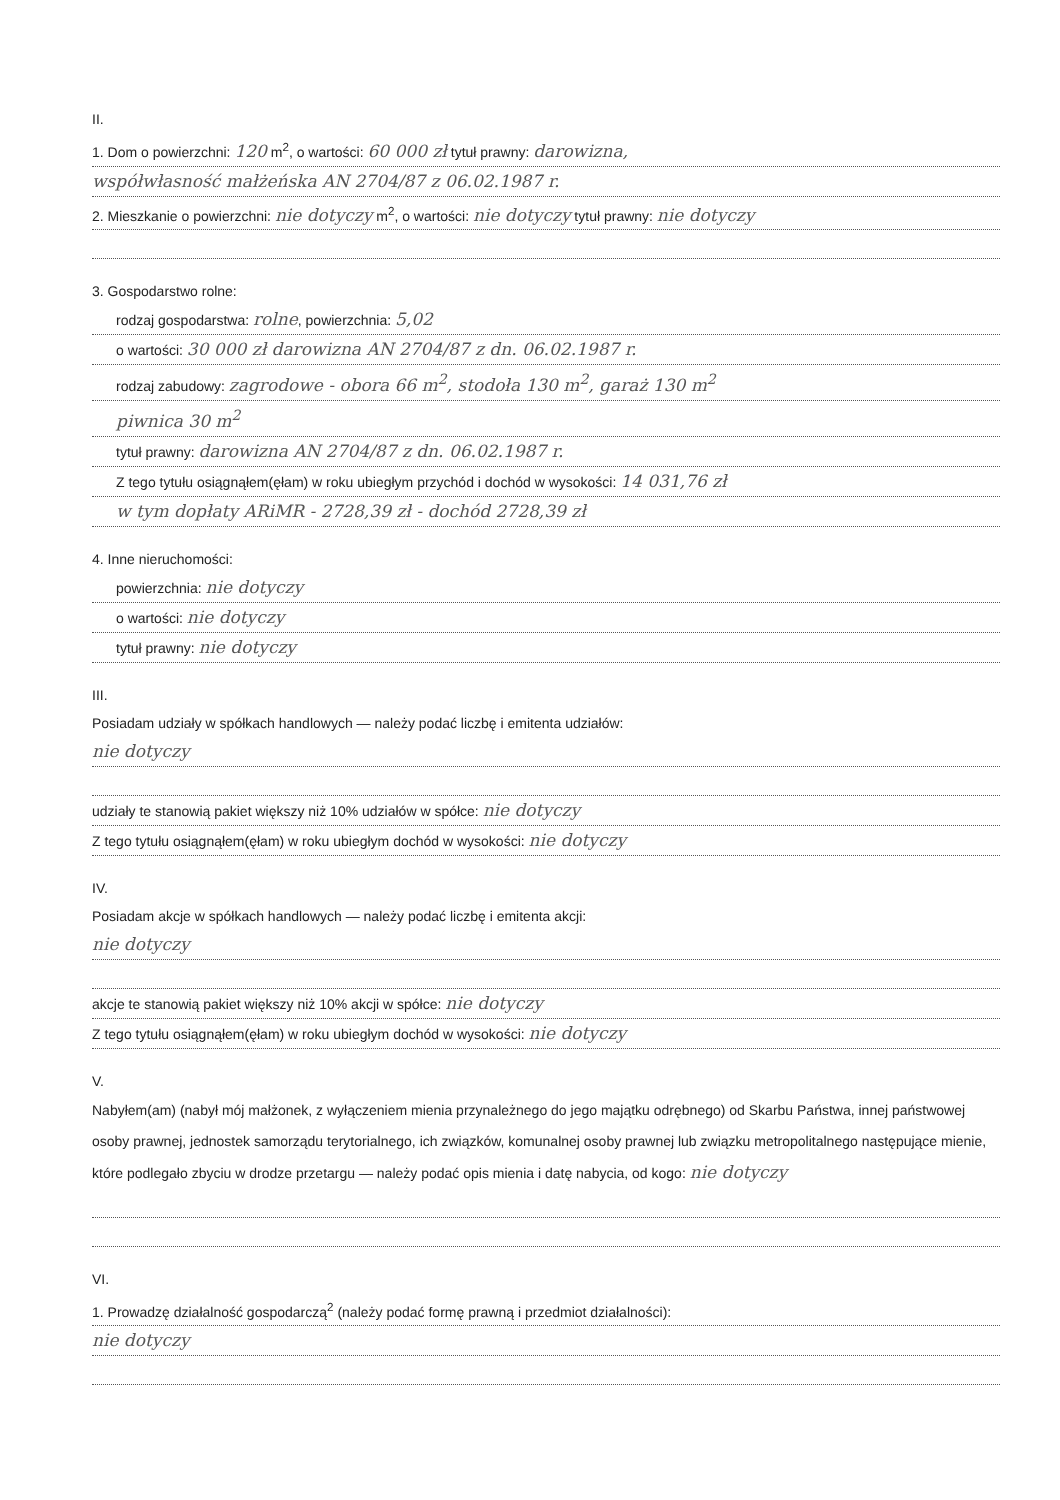II.
1. Dom o powierzchni: 120 m<sup>2</sup>, o wartości: 60 000 zł tytuł prawny: darowizna,
współwłasność małżeńska AN 2704/87 z 06.02.1987 r.
2. Mieszkanie o powierzchni: nie dotyczy m<sup>2</sup>, o wartości: nie dotyczy tytuł prawny: nie dotyczy
3. Gospodarstwo rolne:
rodzaj gospodarstwa: rolne, powierzchnia: 5,02
o wartości: 30 000 zł darowizna AN 2704/87 z dn. 06.02.1987 r.
rodzaj zabudowy: zagrodowe - obora 66 m<sup>2</sup>, stodoła 130 m<sup>2</sup>, garaż 130 m<sup>2</sup>
piwnica 30 m<sup>2</sup>
tytuł prawny: darowizna AN 2704/87 z dn. 06.02.1987 r.
Z tego tytułu osiągnąłem(ęłam) w roku ubiegłym przychód i dochód w wysokości: 14 031,76 zł
w tym dopłaty ARiMR - 2728,39 zł - dochód 2728,39 zł
4. Inne nieruchomości:
powierzchnia: nie dotyczy
o wartości: nie dotyczy
tytuł prawny: nie dotyczy
III.
Posiadam udziały w spółkach handlowych — należy podać liczbę i emitenta udziałów:
nie dotyczy
udziały te stanowią pakiet większy niż 10% udziałów w spółce: nie dotyczy
Z tego tytułu osiągnąłem(ęłam) w roku ubiegłym dochód w wysokości: nie dotyczy
IV.
Posiadam akcje w spółkach handlowych — należy podać liczbę i emitenta akcji:
nie dotyczy
akcje te stanowią pakiet większy niż 10% akcji w spółce: nie dotyczy
Z tego tytułu osiągnąłem(ęłam) w roku ubiegłym dochód w wysokości: nie dotyczy
V.
Nabyłem(am) (nabył mój małżonek, z wyłączeniem mienia przynależnego do jego majątku odrębnego) od Skarbu Państwa, innej państwowej osoby prawnej, jednostek samorządu terytorialnego, ich związków, komunalnej osoby prawnej lub związku metropolitalnego następujące mienie, które podlegało zbyciu w drodze przetargu — należy podać opis mienia i datę nabycia, od kogo: nie dotyczy
VI.
1. Prowadzę działalność gospodarczą<sup>2</sup> (należy podać formę prawną i przedmiot działalności):
nie dotyczy